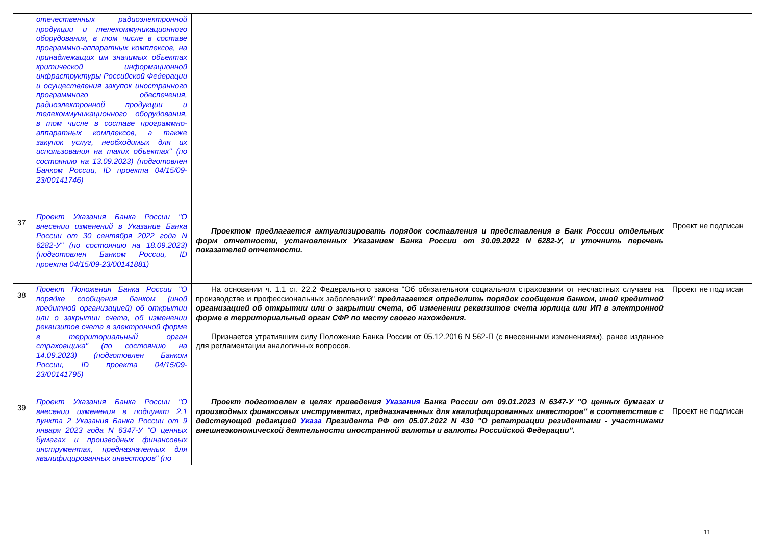| | отечественных радиоэлектронной продукции и телекоммуникационного оборудования, в том числе в составе программно-аппаратных комплексов, на принадлежащих им значимых объектах критической информационной инфраструктуры Российской Федерации и осуществления закупок иностранного программного обеспечения, радиоэлектронной продукции и телекоммуникационного оборудования, в том числе в составе программно-аппаратных комплексов, а также закупок услуг, необходимых для их использования на таких объектах" (по состоянию на 13.09.2023) (подготовлен Банком России, ID проекта 04/15/09-23/00141746) | | |
| 37 | Проект Указания Банка России "О внесении изменений в Указание Банка России от 30 сентября 2022 года N 6282-У" (по состоянию на 18.09.2023) (подготовлен Банком России, ID проекта 04/15/09-23/00141881) | Проектом предлагается актуализировать порядок составления и представления в Банк России отдельных форм отчетности, установленных Указанием Банка России от 30.09.2022 N 6282-У, и уточнить перечень показателей отчетности. | Проект не подписан |
| 38 | Проект Положения Банка России "О порядке сообщения банком (иной кредитной организацией) об открытии или о закрытии счета, об изменении реквизитов счета в электронной форме в территориальный орган страховщика" (по состоянию на 14.09.2023) (подготовлен Банком России, ID проекта 04/15/09-23/00141795) | На основании ч. 1.1 ст. 22.2 Федерального закона "Об обязательном социальном страховании от несчастных случаев на производстве и профессиональных заболеваний" предлагается определить порядок сообщения банком, иной кредитной организацией об открытии или о закрытии счета, об изменении реквизитов счета юрлица или ИП в электронной форме в территориальный орган СФР по месту своего нахождения. Признается утратившим силу Положение Банка России от 05.12.2016 N 562-П (с внесенными изменениями), ранее изданное для регламентации аналогичных вопросов. | Проект не подписан |
| 39 | Проект Указания Банка России "О внесении изменения в подпункт 2.1 пункта 2 Указания Банка России от 9 января 2023 года N 6347-У "О ценных бумагах и производных финансовых инструментах, предназначенных для квалифицированных инвесторов" (по | Проект подготовлен в целях приведения Указания Банка России от 09.01.2023 N 6347-У "О ценных бумагах и производных финансовых инструментах, предназначенных для квалифицированных инвесторов" в соответствие с действующей редакцией Указа Президента РФ от 05.07.2022 N 430 "О репатриации резидентами - участниками внешнеэкономической деятельности иностранной валюты и валюты Российской Федерации". | Проект не подписан |
11